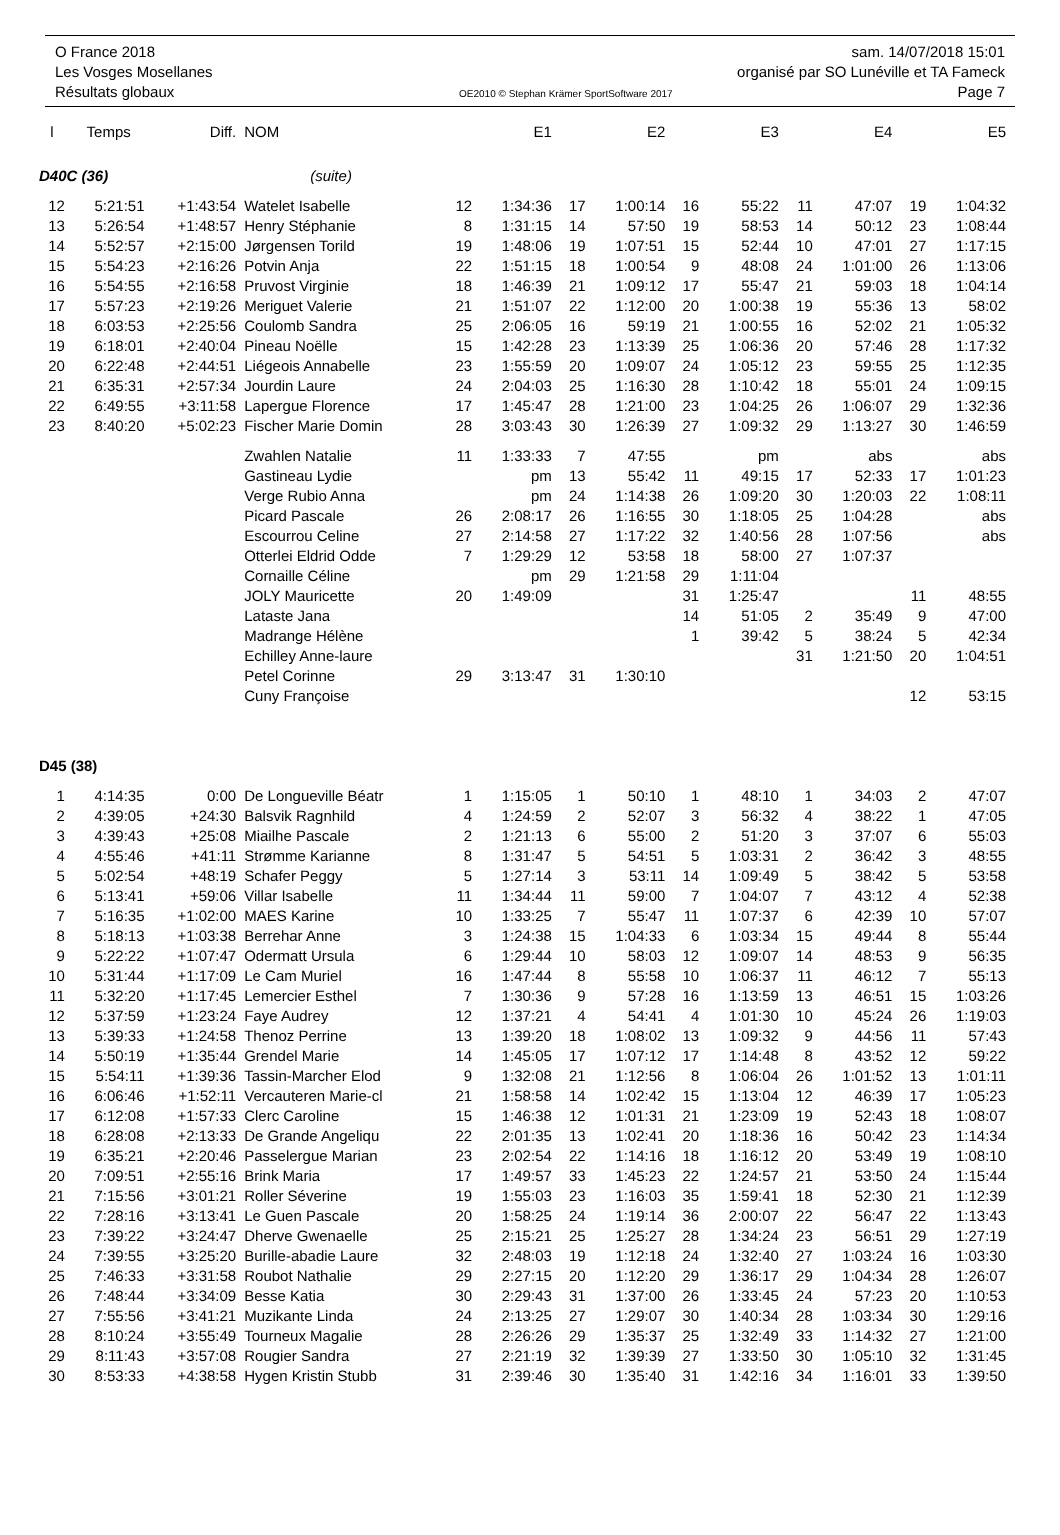O France 2018 sam. 14/07/2018 15:01
Les Vosges Mosellanes organisé par SO Lunéville et TA Fameck
Résultats globaux OE2010 © Stephan Krämer SportSoftware 2017 Page 7
| l | Temps | Diff. | NOM | | E1 | | E2 | | E3 | | E4 | | E5 |
| --- | --- | --- | --- | --- | --- | --- | --- | --- | --- | --- | --- | --- | --- |
| D40C (36) | | | (suite) | | | | | | | | | | |
| 12 | 5:21:51 | +1:43:54 | Watelet Isabelle | 12 | 1:34:36 | 17 | 1:00:14 | 16 | 55:22 | 11 | 47:07 | 19 | 1:04:32 |
| 13 | 5:26:54 | +1:48:57 | Henry Stéphanie | 8 | 1:31:15 | 14 | 57:50 | 19 | 58:53 | 14 | 50:12 | 23 | 1:08:44 |
| 14 | 5:52:57 | +2:15:00 | Jørgensen Torild | 19 | 1:48:06 | 19 | 1:07:51 | 15 | 52:44 | 10 | 47:01 | 27 | 1:17:15 |
| 15 | 5:54:23 | +2:16:26 | Potvin Anja | 22 | 1:51:15 | 18 | 1:00:54 | 9 | 48:08 | 24 | 1:01:00 | 26 | 1:13:06 |
| 16 | 5:54:55 | +2:16:58 | Pruvost Virginie | 18 | 1:46:39 | 21 | 1:09:12 | 17 | 55:47 | 21 | 59:03 | 18 | 1:04:14 |
| 17 | 5:57:23 | +2:19:26 | Meriguet Valerie | 21 | 1:51:07 | 22 | 1:12:00 | 20 | 1:00:38 | 19 | 55:36 | 13 | 58:02 |
| 18 | 6:03:53 | +2:25:56 | Coulomb Sandra | 25 | 2:06:05 | 16 | 59:19 | 21 | 1:00:55 | 16 | 52:02 | 21 | 1:05:32 |
| 19 | 6:18:01 | +2:40:04 | Pineau Noëlle | 15 | 1:42:28 | 23 | 1:13:39 | 25 | 1:06:36 | 20 | 57:46 | 28 | 1:17:32 |
| 20 | 6:22:48 | +2:44:51 | Liégeois Annabelle | 23 | 1:55:59 | 20 | 1:09:07 | 24 | 1:05:12 | 23 | 59:55 | 25 | 1:12:35 |
| 21 | 6:35:31 | +2:57:34 | Jourdin Laure | 24 | 2:04:03 | 25 | 1:16:30 | 28 | 1:10:42 | 18 | 55:01 | 24 | 1:09:15 |
| 22 | 6:49:55 | +3:11:58 | Lapergue Florence | 17 | 1:45:47 | 28 | 1:21:00 | 23 | 1:04:25 | 26 | 1:06:07 | 29 | 1:32:36 |
| 23 | 8:40:20 | +5:02:23 | Fischer Marie Domin | 28 | 3:03:43 | 30 | 1:26:39 | 27 | 1:09:32 | 29 | 1:13:27 | 30 | 1:46:59 |
| | | | Zwahlen Natalie | 11 | 1:33:33 | 7 | 47:55 | | pm | | abs | | abs |
| | | | Gastineau Lydie | | pm | 13 | 55:42 | 11 | 49:15 | 17 | 52:33 | 17 | 1:01:23 |
| | | | Verge Rubio Anna | | pm | 24 | 1:14:38 | 26 | 1:09:20 | 30 | 1:20:03 | 22 | 1:08:11 |
| | | | Picard Pascale | 26 | 2:08:17 | 26 | 1:16:55 | 30 | 1:18:05 | 25 | 1:04:28 | | abs |
| | | | Escourrou Celine | 27 | 2:14:58 | 27 | 1:17:22 | 32 | 1:40:56 | 28 | 1:07:56 | | abs |
| | | | Otterlei Eldrid Odde | 7 | 1:29:29 | 12 | 53:58 | 18 | 58:00 | 27 | 1:07:37 | | |
| | | | Cornaille Céline | | pm | 29 | 1:21:58 | 29 | 1:11:04 | | | | |
| | | | JOLY Mauricette | 20 | 1:49:09 | | | 31 | 1:25:47 | | | 11 | 48:55 |
| | | | Lataste Jana | | | | | 14 | 51:05 | 2 | 35:49 | 9 | 47:00 |
| | | | Madrange Hélène | | | | | 1 | 39:42 | 5 | 38:24 | 5 | 42:34 |
| | | | Echilley Anne-laure | | | | | | | 31 | 1:21:50 | 20 | 1:04:51 |
| | | | Petel Corinne | 29 | 3:13:47 | 31 | 1:30:10 | | | | | | |
| | | | Cuny Françoise | | | | | | | | | 12 | 53:15 |
| D45 (38) | | | | | | | | | | | | | |
| 1 | 4:14:35 | 0:00 | De Longueville Béatr | 1 | 1:15:05 | 1 | 50:10 | 1 | 48:10 | 1 | 34:03 | 2 | 47:07 |
| 2 | 4:39:05 | +24:30 | Balsvik Ragnhild | 4 | 1:24:59 | 2 | 52:07 | 3 | 56:32 | 4 | 38:22 | 1 | 47:05 |
| 3 | 4:39:43 | +25:08 | Miailhe Pascale | 2 | 1:21:13 | 6 | 55:00 | 2 | 51:20 | 3 | 37:07 | 6 | 55:03 |
| 4 | 4:55:46 | +41:11 | Strømme Karianne | 8 | 1:31:47 | 5 | 54:51 | 5 | 1:03:31 | 2 | 36:42 | 3 | 48:55 |
| 5 | 5:02:54 | +48:19 | Schafer Peggy | 5 | 1:27:14 | 3 | 53:11 | 14 | 1:09:49 | 5 | 38:42 | 5 | 53:58 |
| 6 | 5:13:41 | +59:06 | Villar Isabelle | 11 | 1:34:44 | 11 | 59:00 | 7 | 1:04:07 | 7 | 43:12 | 4 | 52:38 |
| 7 | 5:16:35 | +1:02:00 | MAES Karine | 10 | 1:33:25 | 7 | 55:47 | 11 | 1:07:37 | 6 | 42:39 | 10 | 57:07 |
| 8 | 5:18:13 | +1:03:38 | Berrehar Anne | 3 | 1:24:38 | 15 | 1:04:33 | 6 | 1:03:34 | 15 | 49:44 | 8 | 55:44 |
| 9 | 5:22:22 | +1:07:47 | Odermatt Ursula | 6 | 1:29:44 | 10 | 58:03 | 12 | 1:09:07 | 14 | 48:53 | 9 | 56:35 |
| 10 | 5:31:44 | +1:17:09 | Le Cam Muriel | 16 | 1:47:44 | 8 | 55:58 | 10 | 1:06:37 | 11 | 46:12 | 7 | 55:13 |
| 11 | 5:32:20 | +1:17:45 | Lemercier Esthel | 7 | 1:30:36 | 9 | 57:28 | 16 | 1:13:59 | 13 | 46:51 | 15 | 1:03:26 |
| 12 | 5:37:59 | +1:23:24 | Faye Audrey | 12 | 1:37:21 | 4 | 54:41 | 4 | 1:01:30 | 10 | 45:24 | 26 | 1:19:03 |
| 13 | 5:39:33 | +1:24:58 | Thenoz Perrine | 13 | 1:39:20 | 18 | 1:08:02 | 13 | 1:09:32 | 9 | 44:56 | 11 | 57:43 |
| 14 | 5:50:19 | +1:35:44 | Grendel Marie | 14 | 1:45:05 | 17 | 1:07:12 | 17 | 1:14:48 | 8 | 43:52 | 12 | 59:22 |
| 15 | 5:54:11 | +1:39:36 | Tassin-Marcher Elod | 9 | 1:32:08 | 21 | 1:12:56 | 8 | 1:06:04 | 26 | 1:01:52 | 13 | 1:01:11 |
| 16 | 6:06:46 | +1:52:11 | Vercauteren Marie-cl | 21 | 1:58:58 | 14 | 1:02:42 | 15 | 1:13:04 | 12 | 46:39 | 17 | 1:05:23 |
| 17 | 6:12:08 | +1:57:33 | Clerc Caroline | 15 | 1:46:38 | 12 | 1:01:31 | 21 | 1:23:09 | 19 | 52:43 | 18 | 1:08:07 |
| 18 | 6:28:08 | +2:13:33 | De Grande Angeliqu | 22 | 2:01:35 | 13 | 1:02:41 | 20 | 1:18:36 | 16 | 50:42 | 23 | 1:14:34 |
| 19 | 6:35:21 | +2:20:46 | Passelergue Marian | 23 | 2:02:54 | 22 | 1:14:16 | 18 | 1:16:12 | 20 | 53:49 | 19 | 1:08:10 |
| 20 | 7:09:51 | +2:55:16 | Brink Maria | 17 | 1:49:57 | 33 | 1:45:23 | 22 | 1:24:57 | 21 | 53:50 | 24 | 1:15:44 |
| 21 | 7:15:56 | +3:01:21 | Roller Séverine | 19 | 1:55:03 | 23 | 1:16:03 | 35 | 1:59:41 | 18 | 52:30 | 21 | 1:12:39 |
| 22 | 7:28:16 | +3:13:41 | Le Guen Pascale | 20 | 1:58:25 | 24 | 1:19:14 | 36 | 2:00:07 | 22 | 56:47 | 22 | 1:13:43 |
| 23 | 7:39:22 | +3:24:47 | Dherve Gwenaelle | 25 | 2:15:21 | 25 | 1:25:27 | 28 | 1:34:24 | 23 | 56:51 | 29 | 1:27:19 |
| 24 | 7:39:55 | +3:25:20 | Burille-abadie Laure | 32 | 2:48:03 | 19 | 1:12:18 | 24 | 1:32:40 | 27 | 1:03:24 | 16 | 1:03:30 |
| 25 | 7:46:33 | +3:31:58 | Roubot Nathalie | 29 | 2:27:15 | 20 | 1:12:20 | 29 | 1:36:17 | 29 | 1:04:34 | 28 | 1:26:07 |
| 26 | 7:48:44 | +3:34:09 | Besse Katia | 30 | 2:29:43 | 31 | 1:37:00 | 26 | 1:33:45 | 24 | 57:23 | 20 | 1:10:53 |
| 27 | 7:55:56 | +3:41:21 | Muzikante Linda | 24 | 2:13:25 | 27 | 1:29:07 | 30 | 1:40:34 | 28 | 1:03:34 | 30 | 1:29:16 |
| 28 | 8:10:24 | +3:55:49 | Tourneux Magalie | 28 | 2:26:26 | 29 | 1:35:37 | 25 | 1:32:49 | 33 | 1:14:32 | 27 | 1:21:00 |
| 29 | 8:11:43 | +3:57:08 | Rougier Sandra | 27 | 2:21:19 | 32 | 1:39:39 | 27 | 1:33:50 | 30 | 1:05:10 | 32 | 1:31:45 |
| 30 | 8:53:33 | +4:38:58 | Hygen Kristin Stubb | 31 | 2:39:46 | 30 | 1:35:40 | 31 | 1:42:16 | 34 | 1:16:01 | 33 | 1:39:50 |